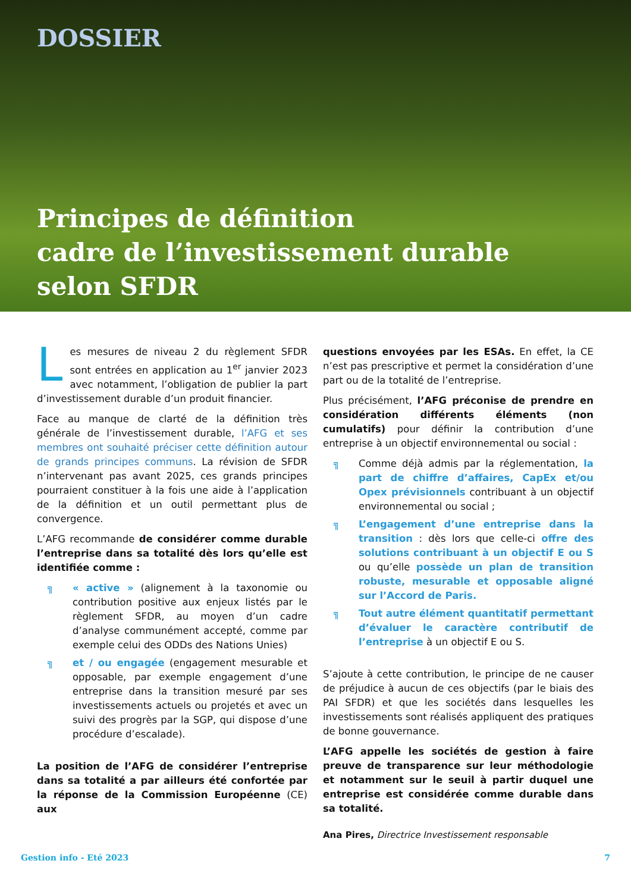DOSSIER
Principes de définition
cadre de l’investissement durable
selon SFDR
Les mesures de niveau 2 du règlement SFDR sont entrées en application au 1<sup>er</sup> janvier 2023 avec notamment, l’obligation de publier la part d’investissement durable d’un produit financier.
Face au manque de clarté de la définition très générale de l’investissement durable, l’AFG et ses membres ont souhaité préciser cette définition autour de grands principes communs. La révision de SFDR n’intervenant pas avant 2025, ces grands principes pourraient constituer à la fois une aide à l’application de la définition et un outil permettant plus de convergence.
L’AFG recommande de considérer comme durable l’entreprise dans sa totalité dès lors qu’elle est identifiée comme :
╗ « active » (alignement à la taxonomie ou contribution positive aux enjeux listés par le règlement SFDR, au moyen d’un cadre d’analyse communément accepté, comme par exemple celui des ODDs des Nations Unies)
╗ et / ou engagée (engagement mesurable et opposable, par exemple engagement d’une entreprise dans la transition mesuré par ses investissements actuels ou projetés et avec un suivi des progrès par la SGP, qui dispose d’une procédure d’escalade).
La position de l’AFG de considérer l’entreprise dans sa totalité a par ailleurs été confortée par la réponse de la Commission Européenne (CE) aux
questions envoyées par les ESAs. En effet, la CE n’est pas prescriptive et permet la considération d’une part ou de la totalité de l’entreprise.
Plus précisément, l’AFG préconise de prendre en considération différents éléments (non cumulatifs) pour définir la contribution d’une entreprise à un objectif environnemental ou social :
╗ Comme déjà admis par la réglementation, la part de chiffre d’affaires, CapEx et/ou Opex prévisionnels contribuant à un objectif environnemental ou social ;
╗ L’engagement d’une entreprise dans la transition : dès lors que celle-ci offre des solutions contribuant à un objectif E ou S ou qu’elle possède un plan de transition robuste, mesurable et opposable aligné sur l’Accord de Paris.
╗ Tout autre élément quantitatif permettant d’évaluer le caractère contributif de l’entreprise à un objectif E ou S.
S’ajoute à cette contribution, le principe de ne causer de préjudice à aucun de ces objectifs (par le biais des PAI SFDR) et que les sociétés dans lesquelles les investissements sont réalisés appliquent des pratiques de bonne gouvernance.
L’AFG appelle les sociétés de gestion à faire preuve de transparence sur leur méthodologie et notamment sur le seuil à partir duquel une entreprise est considérée comme durable dans sa totalité.
Ana Pires, Directrice Investissement responsable
Gestion info - Eté 2023 7